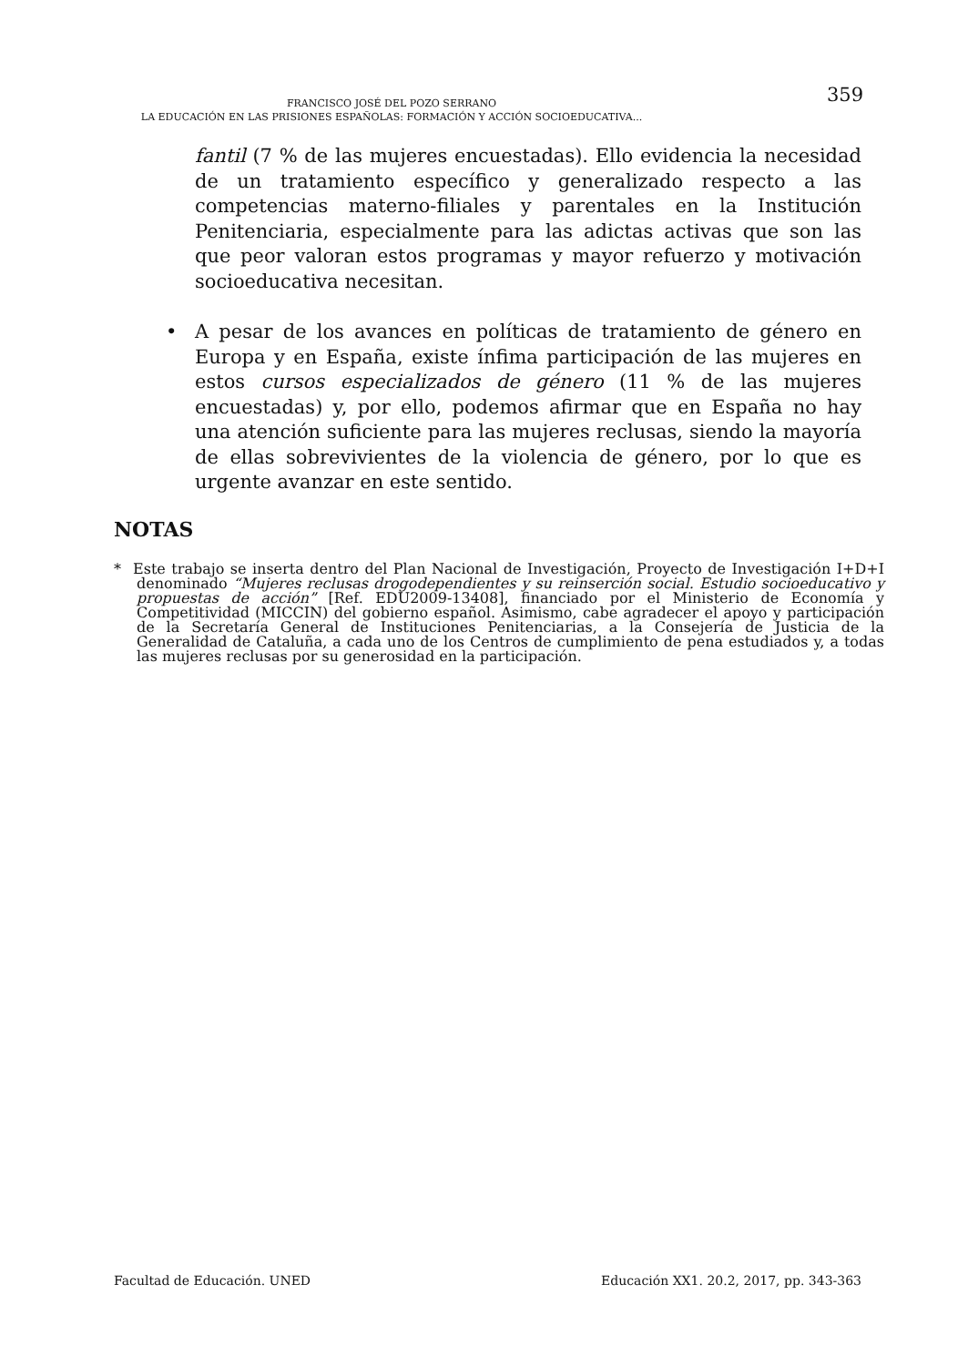FRANCISCO JOSÉ DEL POZO SERRANO
LA EDUCACIÓN EN LAS PRISIONES ESPAÑOLAS: FORMACIÓN Y ACCIÓN SOCIOEDUCATIVA...
359
fantil (7 % de las mujeres encuestadas). Ello evidencia la necesidad de un tratamiento específico y generalizado respecto a las competencias materno-filiales y parentales en la Institución Penitenciaria, especialmente para las adictas activas que son las que peor valoran estos programas y mayor refuerzo y motivación socioeducativa necesitan.
• A pesar de los avances en políticas de tratamiento de género en Europa y en España, existe ínfima participación de las mujeres en estos cursos especializados de género (11 % de las mujeres encuestadas) y, por ello, podemos afirmar que en España no hay una atención suficiente para las mujeres reclusas, siendo la mayoría de ellas sobrevivientes de la violencia de género, por lo que es urgente avanzar en este sentido.
NOTAS
* Este trabajo se inserta dentro del Plan Nacional de Investigación, Proyecto de Investigación I+D+I denominado “Mujeres reclusas drogodependientes y su reinserción social. Estudio socioeducativo y propuestas de acción” [Ref. EDU2009-13408], financiado por el Ministerio de Economía y Competitividad (MICCIN) del gobierno español. Asimismo, cabe agradecer el apoyo y participación de la Secretaría General de Instituciones Penitenciarias, a la Consejería de Justicia de la Generalidad de Cataluña, a cada uno de los Centros de cumplimiento de pena estudiados y, a todas las mujeres reclusas por su generosidad en la participación.
Facultad de Educación. UNED Educación XX1. 20.2, 2017, pp. 343-363